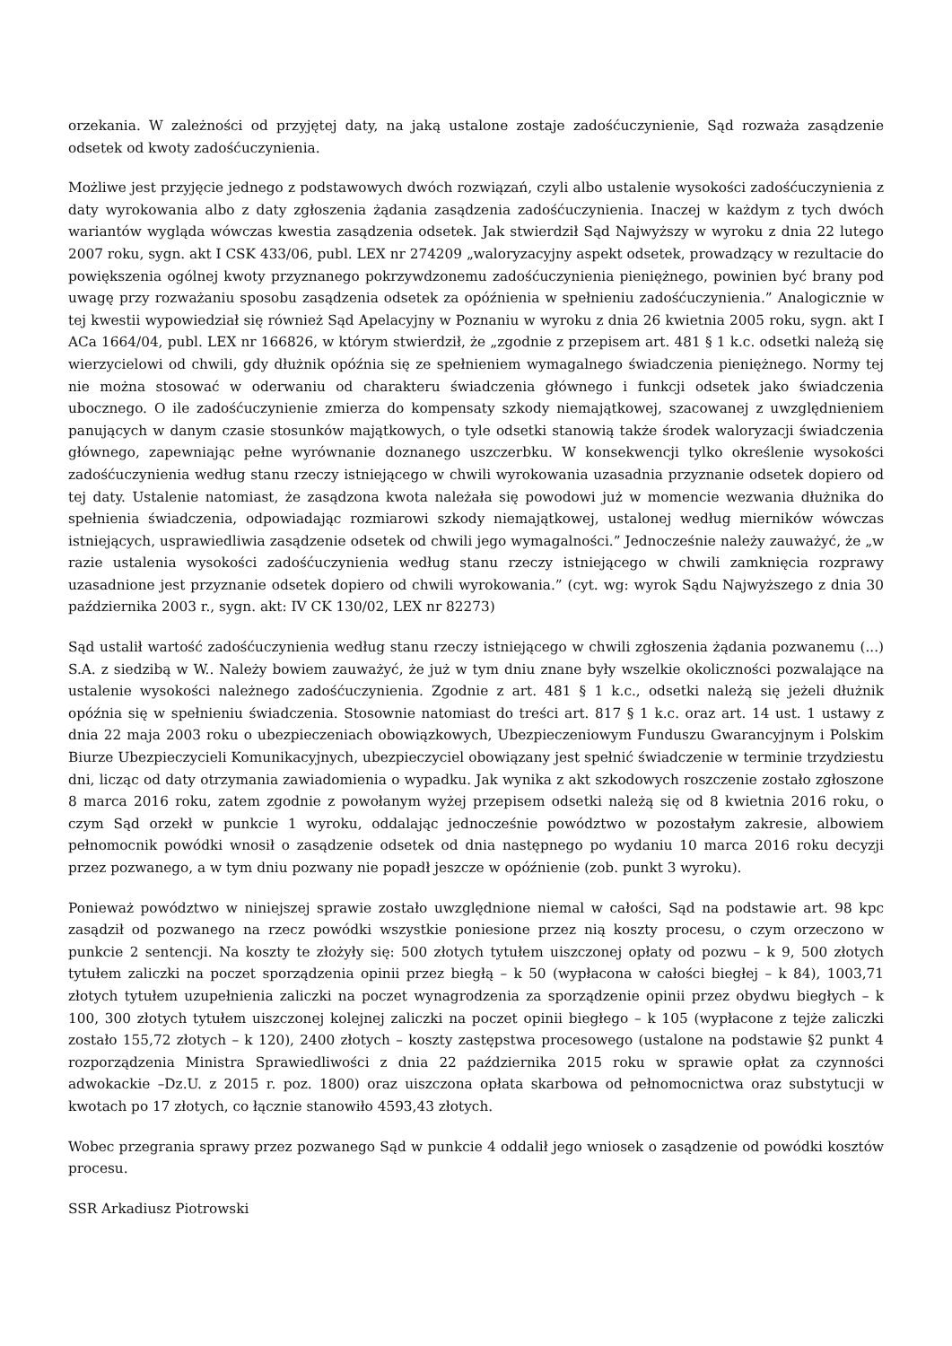orzekania. W zależności od przyjętej daty, na jaką ustalone zostaje zadośćuczynienie, Sąd rozważa zasądzenie odsetek od kwoty zadośćuczynienia.
Możliwe jest przyjęcie jednego z podstawowych dwóch rozwiązań, czyli albo ustalenie wysokości zadośćuczynienia z daty wyrokowania albo z daty zgłoszenia żądania zasądzenia zadośćuczynienia. Inaczej w każdym z tych dwóch wariantów wygląda wówczas kwestia zasądzenia odsetek. Jak stwierdził Sąd Najwyższy w wyroku z dnia 22 lutego 2007 roku, sygn. akt I CSK 433/06, publ. LEX nr 274209 „waloryzacyjny aspekt odsetek, prowadzący w rezultacie do powiększenia ogólnej kwoty przyznanego pokrzywdzonemu zadośćuczynienia pieniężnego, powinien być brany pod uwagę przy rozważaniu sposobu zasądzenia odsetek za opóźnienia w spełnieniu zadośćuczynienia.” Analogicznie w tej kwestii wypowiedział się również Sąd Apelacyjny w Poznaniu w wyroku z dnia 26 kwietnia 2005 roku, sygn. akt I ACa 1664/04, publ. LEX nr 166826, w którym stwierdził, że „zgodnie z przepisem art. 481 § 1 k.c. odsetki należą się wierzycielowi od chwili, gdy dłużnik opóźnia się ze spełnieniem wymagalnego świadczenia pieniężnego. Normy tej nie można stosować w oderwaniu od charakteru świadczenia głównego i funkcji odsetek jako świadczenia ubocznego. O ile zadośćuczynienie zmierza do kompensaty szkody niemajątkowej, szacowanej z uwzględnieniem panujących w danym czasie stosunków majątkowych, o tyle odsetki stanowią także środek waloryzacji świadczenia głównego, zapewniając pełne wyrównanie doznanego uszczerbku. W konsekwencji tylko określenie wysokości zadośćuczynienia według stanu rzeczy istniejącego w chwili wyrokowania uzasadnia przyznanie odsetek dopiero od tej daty. Ustalenie natomiast, że zasądzona kwota należała się powodowi już w momencie wezwania dłużnika do spełnienia świadczenia, odpowiadając rozmiarowi szkody niemajątkowej, ustalonej według mierników wówczas istniejących, usprawiedliwia zasądzenie odsetek od chwili jego wymagalności.” Jednocześnie należy zauważyć, że „w razie ustalenia wysokości zadośćuczynienia według stanu rzeczy istniejącego w chwili zamknięcia rozprawy uzasadnione jest przyznanie odsetek dopiero od chwili wyrokowania.” (cyt. wg: wyrok Sądu Najwyższego z dnia 30 października 2003 r., sygn. akt: IV CK 130/02, LEX nr 82273)
Sąd ustalił wartość zadośćuczynienia według stanu rzeczy istniejącego w chwili zgłoszenia żądania pozwanemu (...) S.A. z siedzibą w W.. Należy bowiem zauważyć, że już w tym dniu znane były wszelkie okoliczności pozwalające na ustalenie wysokości należnego zadośćuczynienia. Zgodnie z art. 481 § 1 k.c., odsetki należą się jeżeli dłużnik opóźnia się w spełnieniu świadczenia. Stosownie natomiast do treści art. 817 § 1 k.c. oraz art. 14 ust. 1 ustawy z dnia 22 maja 2003 roku o ubezpieczeniach obowiązkowych, Ubezpieczeniowym Funduszu Gwarancyjnym i Polskim Biurze Ubezpieczycieli Komunikacyjnych, ubezpieczyciel obowiązany jest spełnić świadczenie w terminie trzydziestu dni, licząc od daty otrzymania zawiadomienia o wypadku. Jak wynika z akt szkodowych roszczenie zostało zgłoszone 8 marca 2016 roku, zatem zgodnie z powołanym wyżej przepisem odsetki należą się od 8 kwietnia 2016 roku, o czym Sąd orzekł w punkcie 1 wyroku, oddalając jednocześnie powództwo w pozostałym zakresie, albowiem pełnomocnik powódki wnosił o zasądzenie odsetek od dnia następnego po wydaniu 10 marca 2016 roku decyzji przez pozwanego, a w tym dniu pozwany nie popadł jeszcze w opóźnienie (zob. punkt 3 wyroku).
Ponieważ powództwo w niniejszej sprawie zostało uwzględnione niemal w całości, Sąd na podstawie art. 98 kpc zasądził od pozwanego na rzecz powódki wszystkie poniesione przez nią koszty procesu, o czym orzeczono w punkcie 2 sentencji. Na koszty te złożyły się: 500 złotych tytułem uiszczonej opłaty od pozwu – k 9, 500 złotych tytułem zaliczki na poczet sporządzenia opinii przez biegłą – k 50 (wypłacona w całości biegłej – k 84), 1003,71 złotych tytułem uzupełnienia zaliczki na poczet wynagrodzenia za sporządzenie opinii przez obydwu biegłych – k 100, 300 złotych tytułem uiszczonej kolejnej zaliczki na poczet opinii biegłego – k 105 (wypłacone z tejże zaliczki zostało 155,72 złotych – k 120), 2400 złotych – koszty zastępstwa procesowego (ustalone na podstawie §2 punkt 4 rozporządzenia Ministra Sprawiedliwości z dnia 22 października 2015 roku w sprawie opłat za czynności adwokackie –Dz.U. z 2015 r. poz. 1800) oraz uiszczona opłata skarbowa od pełnomocnictwa oraz substytucji w kwotach po 17 złotych, co łącznie stanowiło 4593,43 złotych.
Wobec przegrania sprawy przez pozwanego Sąd w punkcie 4 oddalił jego wniosek o zasądzenie od powódki kosztów procesu.
SSR Arkadiusz Piotrowski